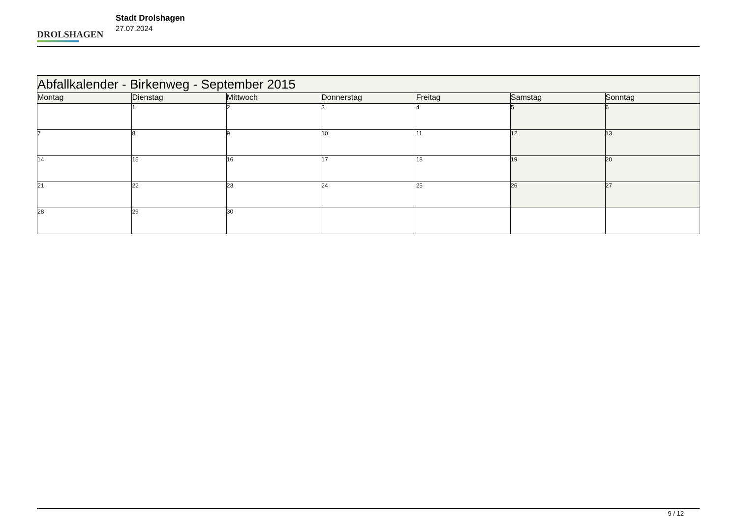DROLSHAGEN
Stadt Drolshagen
27.07.2024
| Abfallkalender - Birkenweg - September 2015 | | | | | | |
| --- | --- | --- | --- | --- | --- | --- |
| Montag | Dienstag | Mittwoch | Donnerstag | Freitag | Samstag | Sonntag |
| | 1 | 2 | 3 | 4 | 5 | 6 |
| 7 | 8 | 9 | 10 | 11 | 12 | 13 |
| 14 | 15 | 16 | 17 | 18 | 19 | 20 |
| 21 | 22 | 23 | 24 | 25 | 26 | 27 |
| 28 | 29 | 30 | | | | |
9 / 12